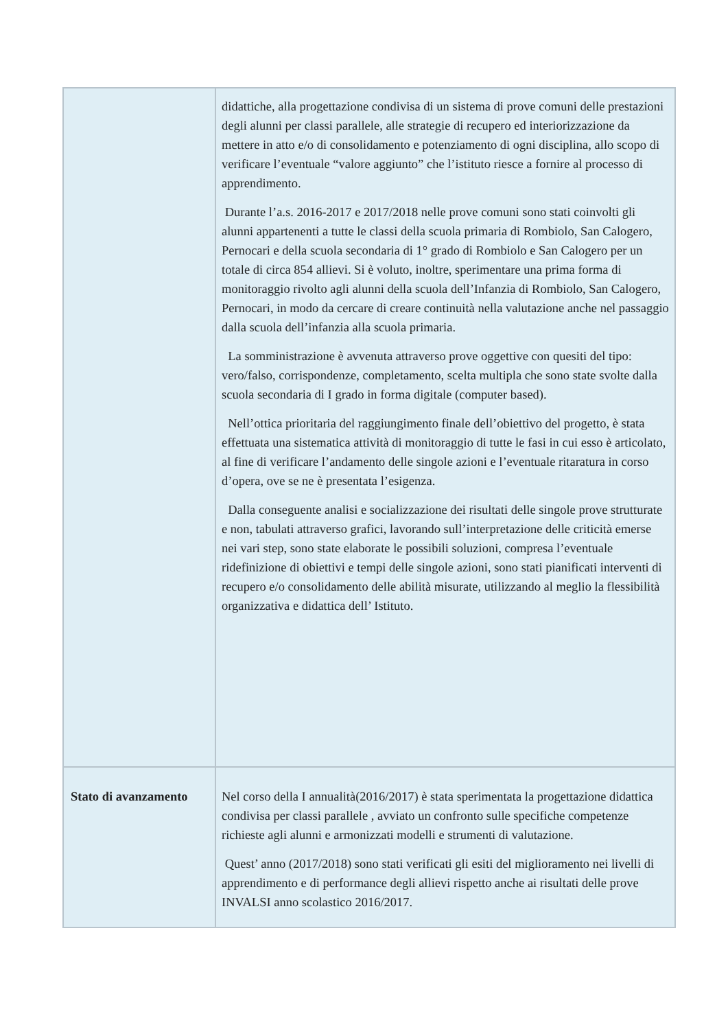| | didattiche, alla progettazione condivisa di un sistema di prove comuni delle prestazioni degli alunni per classi parallele, alle strategie di recupero ed interiorizzazione da mettere in atto e/o di consolidamento e potenziamento di ogni disciplina, allo scopo di verificare l’eventuale “valore aggiunto” che l’istituto riesce a fornire al processo di apprendimento. Durante l’a.s. 2016-2017 e 2017/2018 nelle prove comuni sono stati coinvolti gli alunni appartenenti a tutte le classi della scuola primaria di Rombiolo, San Calogero, Pernocari e della scuola secondaria di 1° grado di Rombiolo e San Calogero per un totale di circa 854 allievi. Si è voluto, inoltre, sperimentare una prima forma di monitoraggio rivolto agli alunni della scuola dell’Infanzia di Rombiolo, San Calogero, Pernocari, in modo da cercare di creare continuità nella valutazione anche nel passaggio dalla scuola dell’infanzia alla scuola primaria. La somministrazione è avvenuta attraverso prove oggettive con quesiti del tipo: vero/falso, corrispondenze, completamento, scelta multipla che sono state svolte dalla scuola secondaria di I grado in forma digitale (computer based). Nell’ottica prioritaria del raggiungimento finale dell’obiettivo del progetto, è stata effettuata una sistematica attività di monitoraggio di tutte le fasi in cui esso è articolato, al fine di verificare l’andamento delle singole azioni e l’eventuale ritaratura in corso d’opera, ove se ne è presentata l’esigenza. Dalla conseguente analisi e socializzazione dei risultati delle singole prove strutturate e non, tabulati attraverso grafici, lavorando sull’interpretazione delle criticità emerse nei vari step, sono state elaborate le possibili soluzioni, compresa l’eventuale ridefinizione di obiettivi e tempi delle singole azioni, sono stati pianificati interventi di recupero e/o consolidamento delle abilità misurate, utilizzando al meglio la flessibilità organizzativa e didattica dell’ Istituto. |
| Stato di avanzamento | Nel corso della I annualità(2016/2017) è stata sperimentata la progettazione didattica condivisa per classi parallele , avviato un confronto sulle specifiche competenze richieste agli alunni e armonizzati modelli e strumenti di valutazione. Quest’ anno (2017/2018) sono stati verificati gli esiti del miglioramento nei livelli di apprendimento e di performance degli allievi rispetto anche ai risultati delle prove INVALSI anno scolastico 2016/2017. |